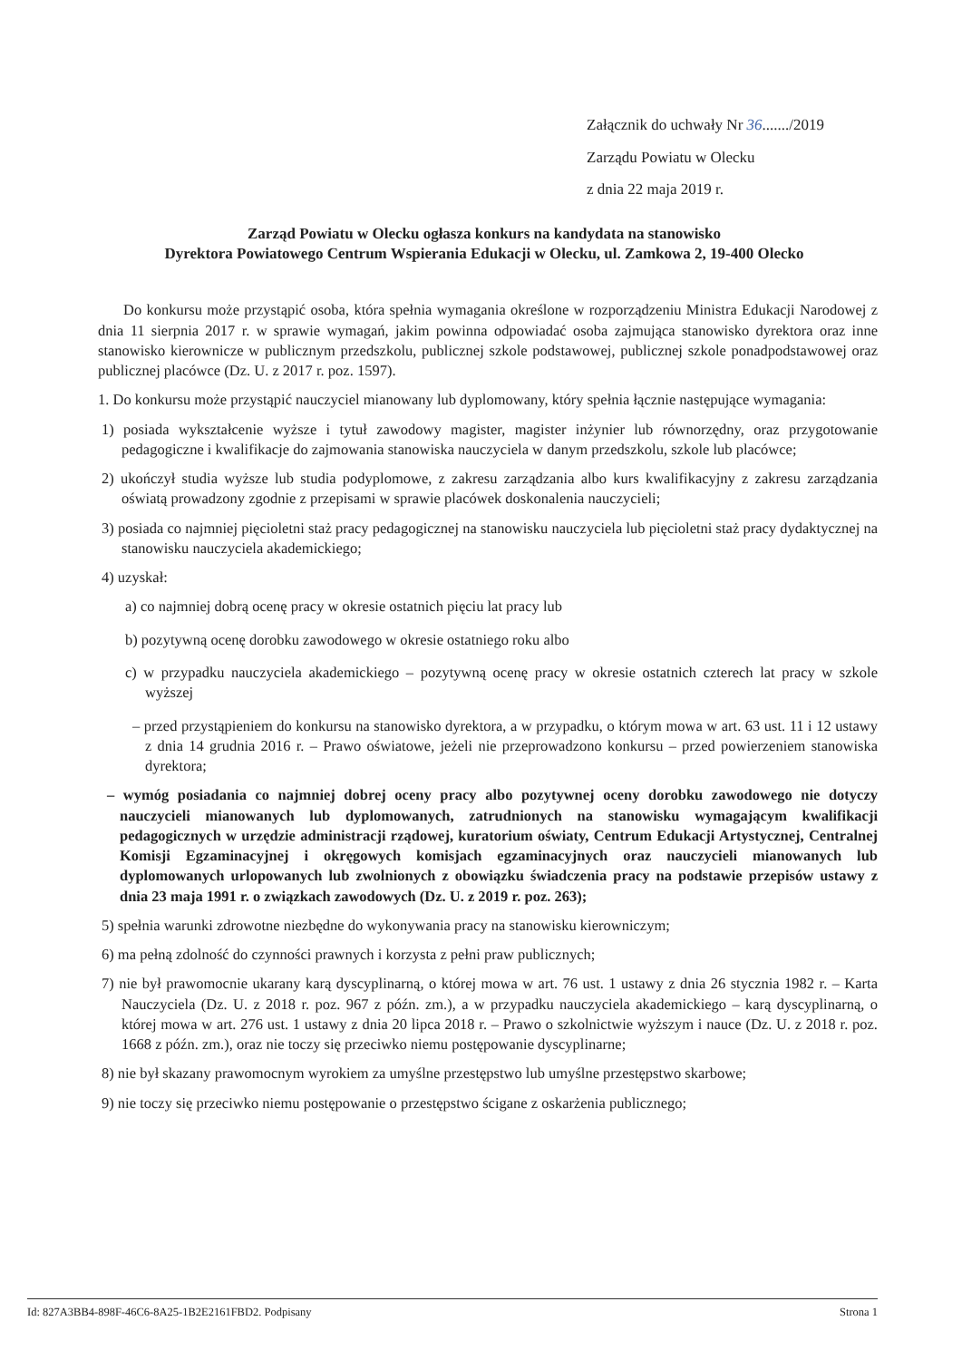Załącznik do uchwały Nr 36......./2019
Zarządu Powiatu w Olecku
z dnia 22 maja 2019 r.
Zarząd Powiatu w Olecku ogłasza konkurs na kandydata na stanowisko
Dyrektora Powiatowego Centrum Wspierania Edukacji w Olecku, ul. Zamkowa 2, 19-400 Olecko
Do konkursu może przystąpić osoba, która spełnia wymagania określone w rozporządzeniu Ministra Edukacji Narodowej z dnia 11 sierpnia 2017 r. w sprawie wymagań, jakim powinna odpowiadać osoba zajmująca stanowisko dyrektora oraz inne stanowisko kierownicze w publicznym przedszkolu, publicznej szkole podstawowej, publicznej szkole ponadpodstawowej oraz publicznej placówce (Dz. U. z 2017 r. poz. 1597).
1. Do konkursu może przystąpić nauczyciel mianowany lub dyplomowany, który spełnia łącznie następujące wymagania:
1) posiada wykształcenie wyższe i tytuł zawodowy magister, magister inżynier lub równorzędny, oraz przygotowanie pedagogiczne i kwalifikacje do zajmowania stanowiska nauczyciela w danym przedszkolu, szkole lub placówce;
2) ukończył studia wyższe lub studia podyplomowe, z zakresu zarządzania albo kurs kwalifikacyjny z zakresu zarządzania oświatą prowadzony zgodnie z przepisami w sprawie placówek doskonalenia nauczycieli;
3) posiada co najmniej pięcioletni staż pracy pedagogicznej na stanowisku nauczyciela lub pięcioletni staż pracy dydaktycznej na stanowisku nauczyciela akademickiego;
4) uzyskał:
a) co najmniej dobrą ocenę pracy w okresie ostatnich pięciu lat pracy lub
b) pozytywną ocenę dorobku zawodowego w okresie ostatniego roku albo
c) w przypadku nauczyciela akademickiego – pozytywną ocenę pracy w okresie ostatnich czterech lat pracy w szkole wyższej
– przed przystąpieniem do konkursu na stanowisko dyrektora, a w przypadku, o którym mowa w art. 63 ust. 11 i 12 ustawy z dnia 14 grudnia 2016 r. – Prawo oświatowe, jeżeli nie przeprowadzono konkursu – przed powierzeniem stanowiska dyrektora;
– wymóg posiadania co najmniej dobrej oceny pracy albo pozytywnej oceny dorobku zawodowego nie dotyczy nauczycieli mianowanych lub dyplomowanych, zatrudnionych na stanowisku wymagającym kwalifikacji pedagogicznych w urzędzie administracji rządowej, kuratorium oświaty, Centrum Edukacji Artystycznej, Centralnej Komisji Egzaminacyjnej i okręgowych komisjach egzaminacyjnych oraz nauczycieli mianowanych lub dyplomowanych urlopowanych lub zwolnionych z obowiązku świadczenia pracy na podstawie przepisów ustawy z dnia 23 maja 1991 r. o związkach zawodowych (Dz. U. z 2019 r. poz. 263);
5) spełnia warunki zdrowotne niezbędne do wykonywania pracy na stanowisku kierowniczym;
6) ma pełną zdolność do czynności prawnych i korzysta z pełni praw publicznych;
7) nie był prawomocnie ukarany karą dyscyplinarną, o której mowa w art. 76 ust. 1 ustawy z dnia 26 stycznia 1982 r. – Karta Nauczyciela (Dz. U. z 2018 r. poz. 967 z późn. zm.), a w przypadku nauczyciela akademickiego – karą dyscyplinarną, o której mowa w art. 276 ust. 1 ustawy z dnia 20 lipca 2018 r. – Prawo o szkolnictwie wyższym i nauce (Dz. U. z 2018 r. poz. 1668 z późn. zm.), oraz nie toczy się przeciwko niemu postępowanie dyscyplinarne;
8) nie był skazany prawomocnym wyrokiem za umyślne przestępstwo lub umyślne przestępstwo skarbowe;
9) nie toczy się przeciwko niemu postępowanie o przestępstwo ścigane z oskarżenia publicznego;
Id: 827A3BB4-898F-46C6-8A25-1B2E2161FBD2. Podpisany Strona 1